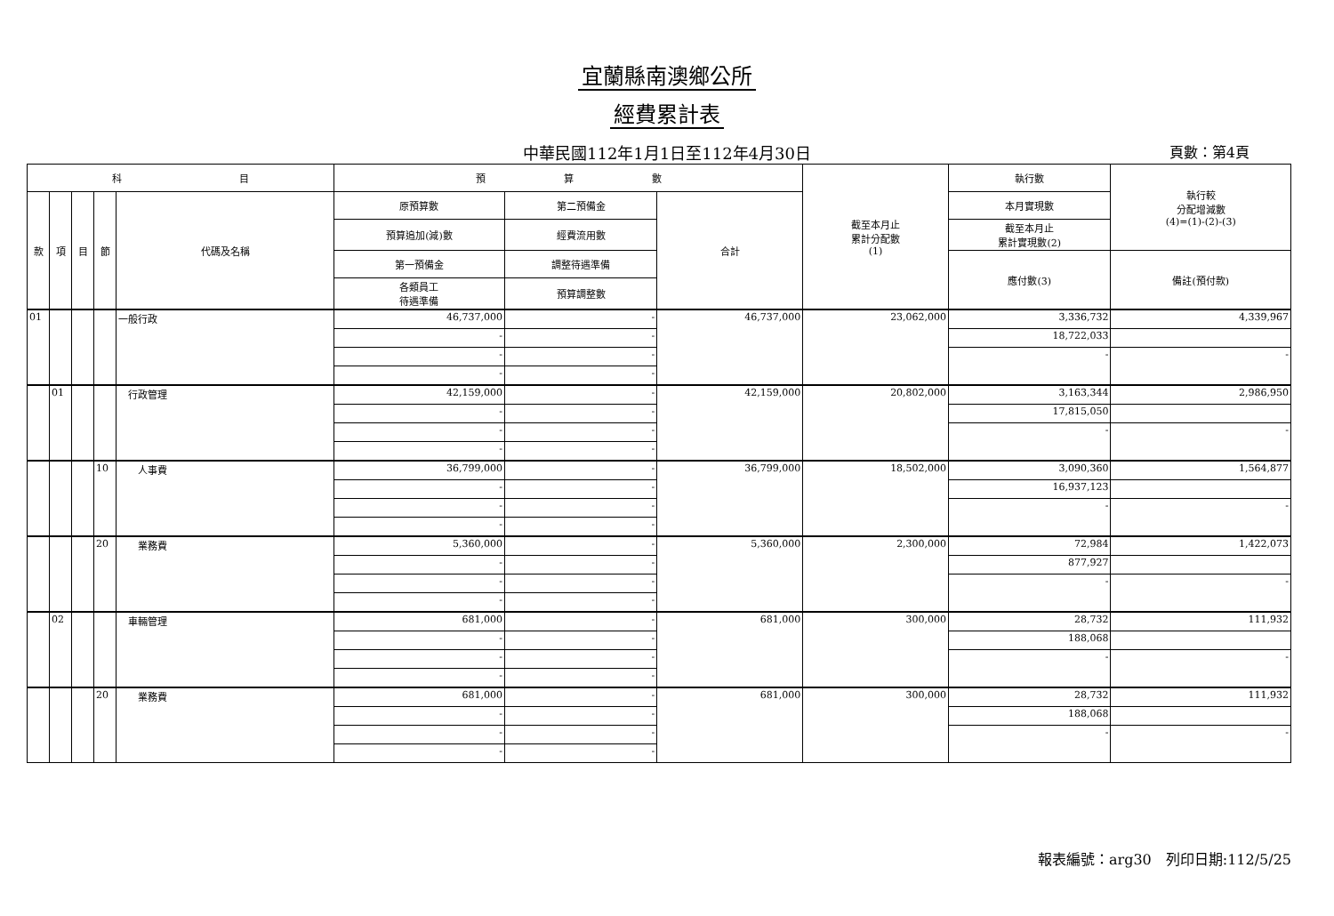宜蘭縣南澳鄉公所
經費累計表
中華民國112年1月1日至112年4月30日 頁數：第4頁
| 科 目 | | | | | 預 算 數 | | | 截至本月止 累計分配數 (1) | 執行數 | 執行較 分配增減數 (4)=(1)-(2)-(3) |
| --- | --- | --- | --- | --- | --- | --- | --- | --- | --- | --- |
| 款 | 項 | 目 | 節 | 代碼及名稱 | 原預算數 | 第二預備金 | 合計 | | 本月實現數 | |
| | | | | | 預算追加(減)數 | 經費流用數 | | | 截至本月止 累計實現數(2) | |
| | | | | | 第一預備金 | 調整待遇準備 | | | 應付數(3) | 備註(預付款) |
| | | | | | 各類員工 待遇準備 | 預算調整數 | | | | |
| 01 | | | | 一般行政 | 46,737,000 | - | 46,737,000 | 23,062,000 | 3,336,732 | 4,339,967 |
| | | | | | - | - | | | 18,722,033 | |
| | | | | | - | - | | | - | - |
| | | | | | - | - | | | | |
| | 01 | | | 行政管理 | 42,159,000 | - | 42,159,000 | 20,802,000 | 3,163,344 | 2,986,950 |
| | | | | | - | - | | | 17,815,050 | |
| | | | | | - | - | | | - | - |
| | | | | | - | - | | | | |
| | | | 10 | 人事費 | 36,799,000 | - | 36,799,000 | 18,502,000 | 3,090,360 | 1,564,877 |
| | | | | | - | - | | | 16,937,123 | |
| | | | | | - | - | | | - | - |
| | | | | | - | - | | | | |
| | | | 20 | 業務費 | 5,360,000 | - | 5,360,000 | 2,300,000 | 72,984 | 1,422,073 |
| | | | | | - | - | | | 877,927 | |
| | | | | | - | - | | | - | - |
| | | | | | - | - | | | | |
| | 02 | | | 車輛管理 | 681,000 | - | 681,000 | 300,000 | 28,732 | 111,932 |
| | | | | | - | - | | | 188,068 | |
| | | | | | - | - | | | - | - |
| | | | | | - | - | | | | |
| | | | 20 | 業務費 | 681,000 | - | 681,000 | 300,000 | 28,732 | 111,932 |
| | | | | | - | - | | | 188,068 | |
| | | | | | - | - | | | - | - |
| | | | | | - | - | | | | |
報表編號：arg30　列印日期:112/5/25